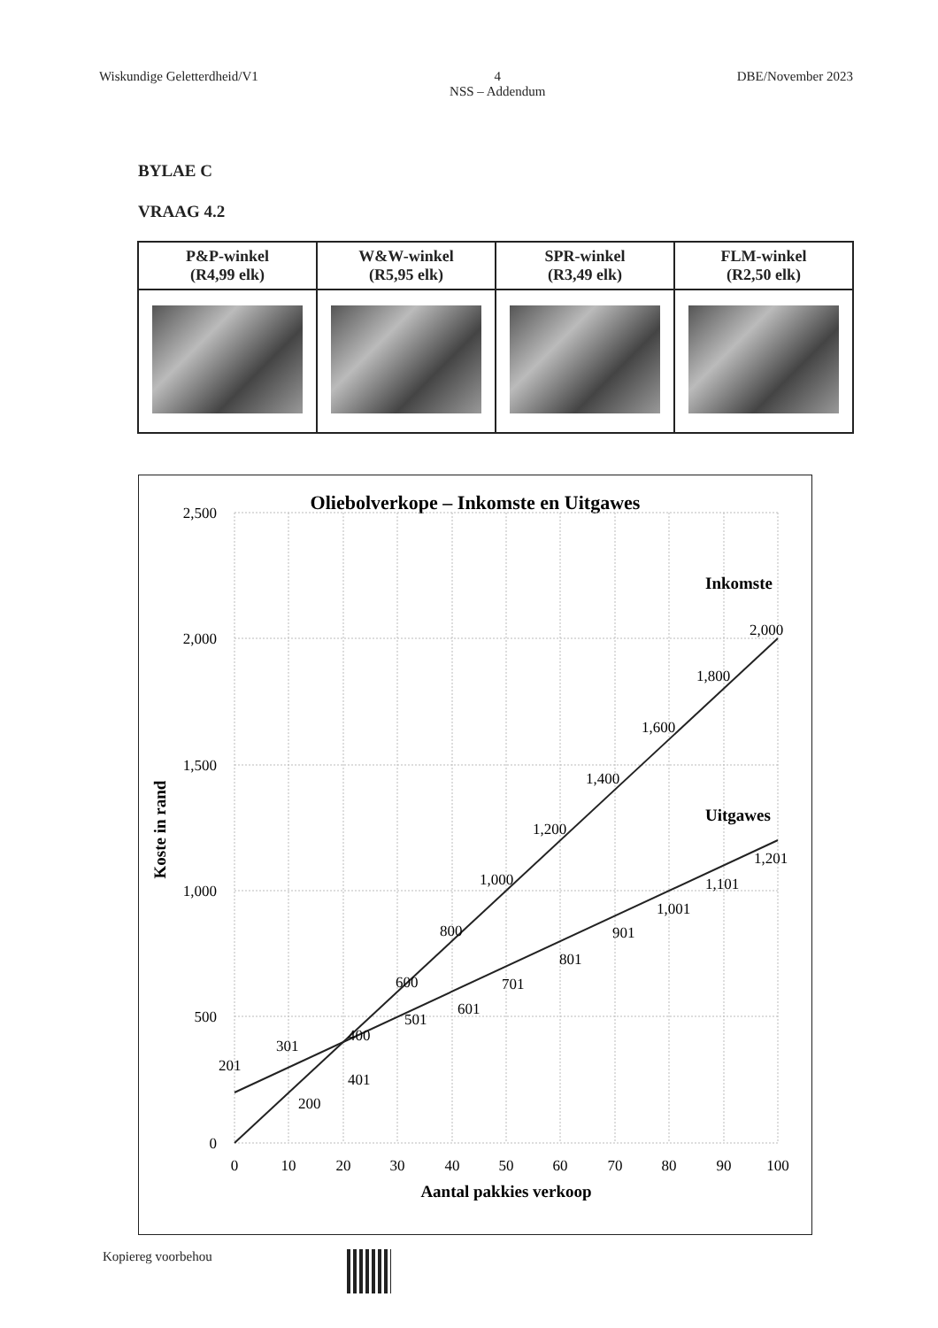Wiskundige Geletterdheid/V1 4
NSS – Addendum DBE/November 2023
BYLAE C
VRAAG 4.2
| P&P-winkel (R4,99 elk) | W&W-winkel (R5,95 elk) | SPR-winkel (R3,49 elk) | FLM-winkel (R2,50 elk) |
| --- | --- | --- | --- |
Oliebolverkope – Inkomste en Uitgawes
2,500
2,000
1,500
1,000
500
0
0
10
20
30
40
50
60
70
80
90
100
Aantal pakkies verkoop
Koste in rand
Inkomste
Uitgawes
200
400
600
800
1,000
1,200
1,400
1,600
1,800
2,000
201
301
401
501
601
701
801
901
1,001
1,101
1,201
Kopiereg voorbehou